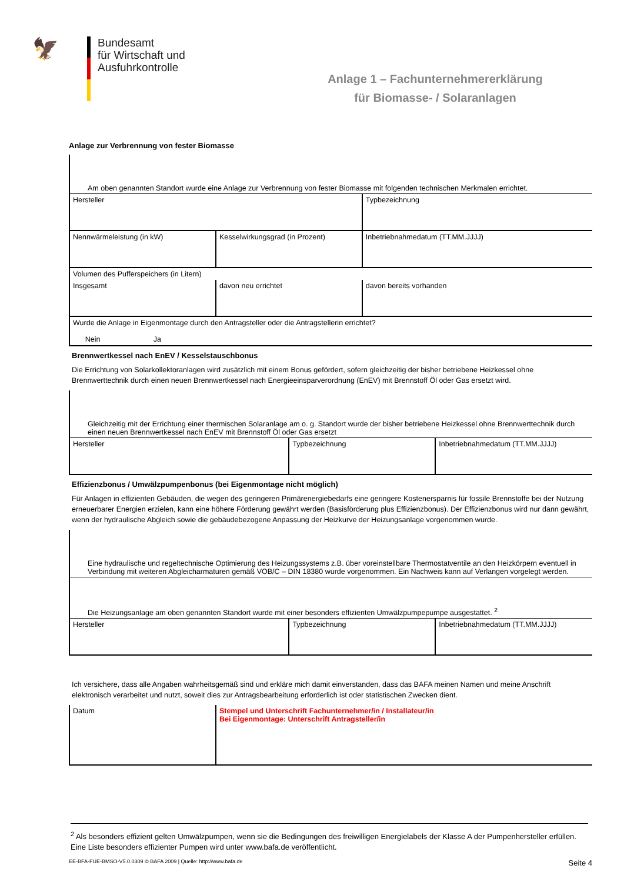🦅
Bundesamt
für Wirtschaft und
Ausfuhrkontrolle
Anlage 1 – Fachunternehmererklärung
für Biomasse- / Solaranlagen
Anlage zur Verbrennung von fester Biomasse
Am oben genannten Standort wurde eine Anlage zur Verbrennung von fester Biomasse mit folgenden technischen Merkmalen errichtet.
| Hersteller | | Typbezeichnung |
| Nennwärmeleistung (in kW) | Kesselwirkungsgrad (in Prozent) | Inbetriebnahmedatum (TT.MM.JJJJ) |
| Volumen des Pufferspeichers (in Litern) | | |
| Insgesamt | davon neu errichtet | davon bereits vorhanden |
| Wurde die Anlage in Eigenmontage durch den Antragsteller oder die Antragstellerin errichtet? Nein Ja | | |
Brennwertkessel nach EnEV / Kesselstauschbonus
Die Errichtung von Solarkollektoranlagen wird zusätzlich mit einem Bonus gefördert, sofern gleichzeitig der bisher betriebene Heizkessel ohne Brennwerttechnik durch einen neuen Brennwertkessel nach Energieeinsparverordnung (EnEV) mit Brennstoff Öl oder Gas ersetzt wird.
Gleichzeitig mit der Errichtung einer thermischen Solaranlage am o. g. Standort wurde der bisher betriebene Heizkessel ohne Brennwerttechnik durch einen neuen Brennwertkessel nach EnEV mit Brennstoff Öl oder Gas ersetzt
| Hersteller | Typbezeichnung | Inbetriebnahmedatum (TT.MM.JJJJ) |
Effizienzbonus / Umwälzpumpenbonus (bei Eigenmontage nicht möglich)
Für Anlagen in effizienten Gebäuden, die wegen des geringeren Primärenergiebedarfs eine geringere Kostenersparnis für fossile Brennstoffe bei der Nutzung erneuerbarer Energien erzielen, kann eine höhere Förderung gewährt werden (Basisförderung plus Effizienzbonus). Der Effizienzbonus wird nur dann gewährt, wenn der hydraulische Abgleich sowie die gebäudebezogene Anpassung der Heizkurve der Heizungsanlage vorgenommen wurde.
Eine hydraulische und regeltechnische Optimierung des Heizungssystems z.B. über voreinstellbare Thermostatventile an den Heizkörpern eventuell in Verbindung mit weiteren Abgleicharmaturen gemäß VOB/C – DIN 18380 wurde vorgenommen. Ein Nachweis kann auf Verlangen vorgelegt werden.
Die Heizungsanlage am oben genannten Standort wurde mit einer besonders effizienten Umwälzpumpepumpe ausgestattet. <sup>2</sup>
| Hersteller | Typbezeichnung | Inbetriebnahmedatum (TT.MM.JJJJ) |
Ich versichere, dass alle Angaben wahrheitsgemäß sind und erkläre mich damit einverstanden, dass das BAFA meinen Namen und meine Anschrift elektronisch verarbeitet und nutzt, soweit dies zur Antragsbearbeitung erforderlich ist oder statistischen Zwecken dient.
| Datum | Stempel und Unterschrift Fachunternehmer/in / Installateur/in Bei Eigenmontage: Unterschrift Antragsteller/in |
<sup>2</sup> Als besonders effizient gelten Umwälzpumpen, wenn sie die Bedingungen des freiwilligen Energielabels der Klasse A der Pumpenhersteller erfüllen. Eine Liste besonders effizienter Pumpen wird unter www.bafa.de veröffentlicht.
EE-BFA-FUE-BMSO-V5.0.0309 © BAFA 2009 | Quelle: http://www.bafa.de Seite 4